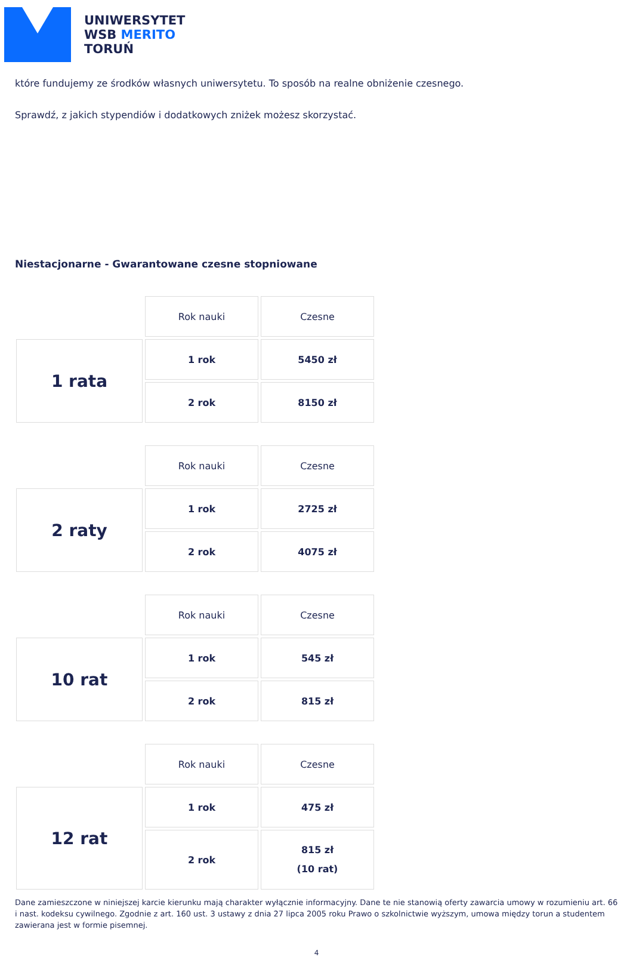UNIWERSYTET
WSB MERITO
TORUŃ
które fundujemy ze środków własnych uniwersytetu. To sposób na realne obniżenie czesnego.
Sprawdź, z jakich stypendiów i dodatkowych zniżek możesz skorzystać.
Niestacjonarne - Gwarantowane czesne stopniowane
| | Rok nauki | Czesne |
| 1 rata | 1 rok | 5450 zł |
| | 2 rok | 8150 zł |
| | Rok nauki | Czesne |
| 2 raty | 1 rok | 2725 zł |
| | 2 rok | 4075 zł |
| | Rok nauki | Czesne |
| 10 rat | 1 rok | 545 zł |
| | 2 rok | 815 zł |
| | Rok nauki | Czesne |
| 12 rat | 1 rok | 475 zł |
| | 2 rok | 815 zł (10 rat) |
Dane zamieszczone w niniejszej karcie kierunku mają charakter wyłącznie informacyjny. Dane te nie stanowią oferty zawarcia umowy w rozumieniu art. 66 i nast. kodeksu cywilnego. Zgodnie z art. 160 ust. 3 ustawy z dnia 27 lipca 2005 roku Prawo o szkolnictwie wyższym, umowa między torun a studentem zawierana jest w formie pisemnej.
4